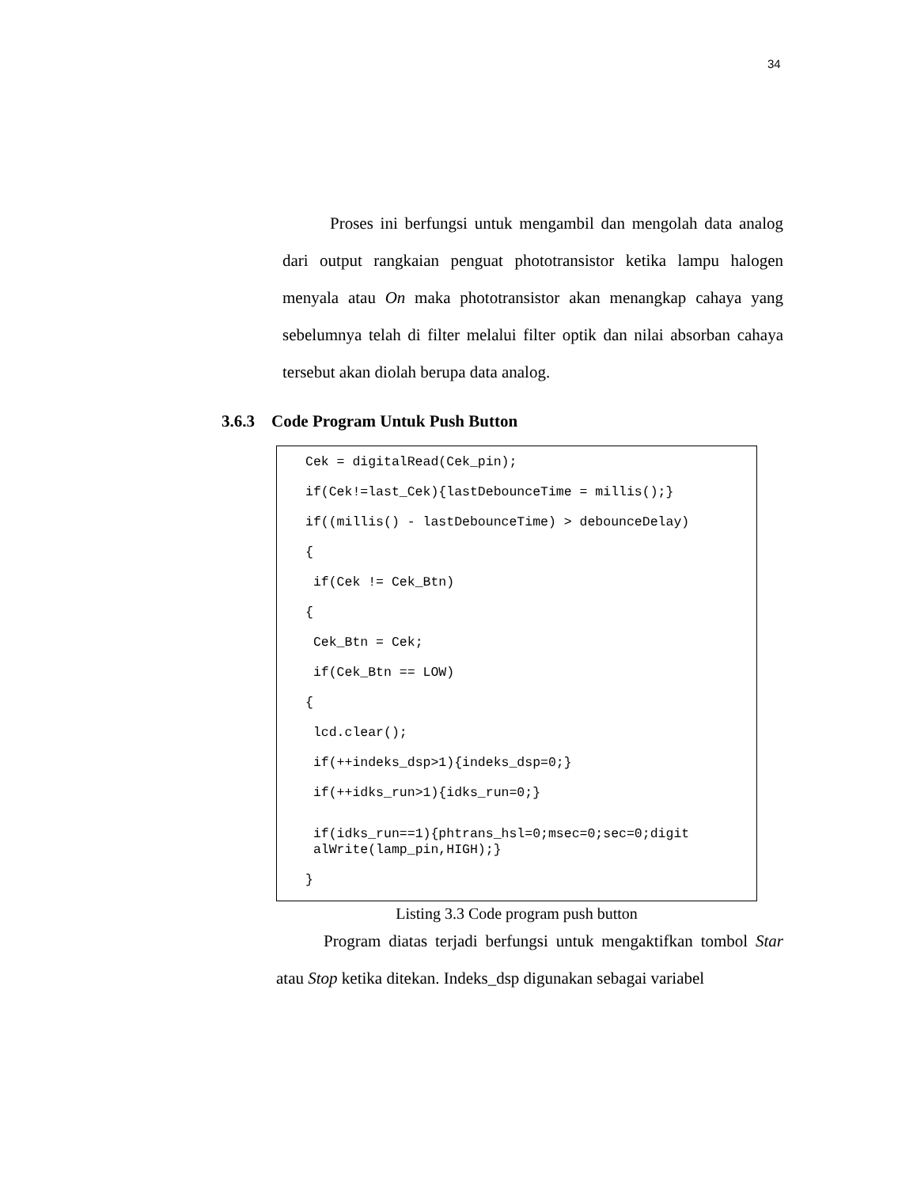34
Proses ini berfungsi untuk mengambil dan mengolah data analog dari output rangkaian penguat phototransistor ketika lampu halogen menyala atau On maka phototransistor akan menangkap cahaya yang sebelumnya telah di filter melalui filter optik dan nilai absorban cahaya tersebut akan diolah berupa data analog.
3.6.3 Code Program Untuk Push Button
Cek = digitalRead(Cek_pin);
if(Cek!=last_Cek){lastDebounceTime = millis();}
if((millis() - lastDebounceTime) > debounceDelay)
{
if(Cek != Cek_Btn)
{
Cek_Btn = Cek;
if(Cek_Btn == LOW)
{
lcd.clear();
if(++indeks_dsp>1){indeks_dsp=0;}
if(++idks_run>1){idks_run=0;}
if(idks_run==1){phtrans_hsl=0;msec=0;sec=0;digit alWrite(lamp_pin,HIGH);}
}
Listing 3.3 Code program push button
Program diatas terjadi berfungsi untuk mengaktifkan tombol Star atau Stop ketika ditekan. Indeks_dsp digunakan sebagai variabel